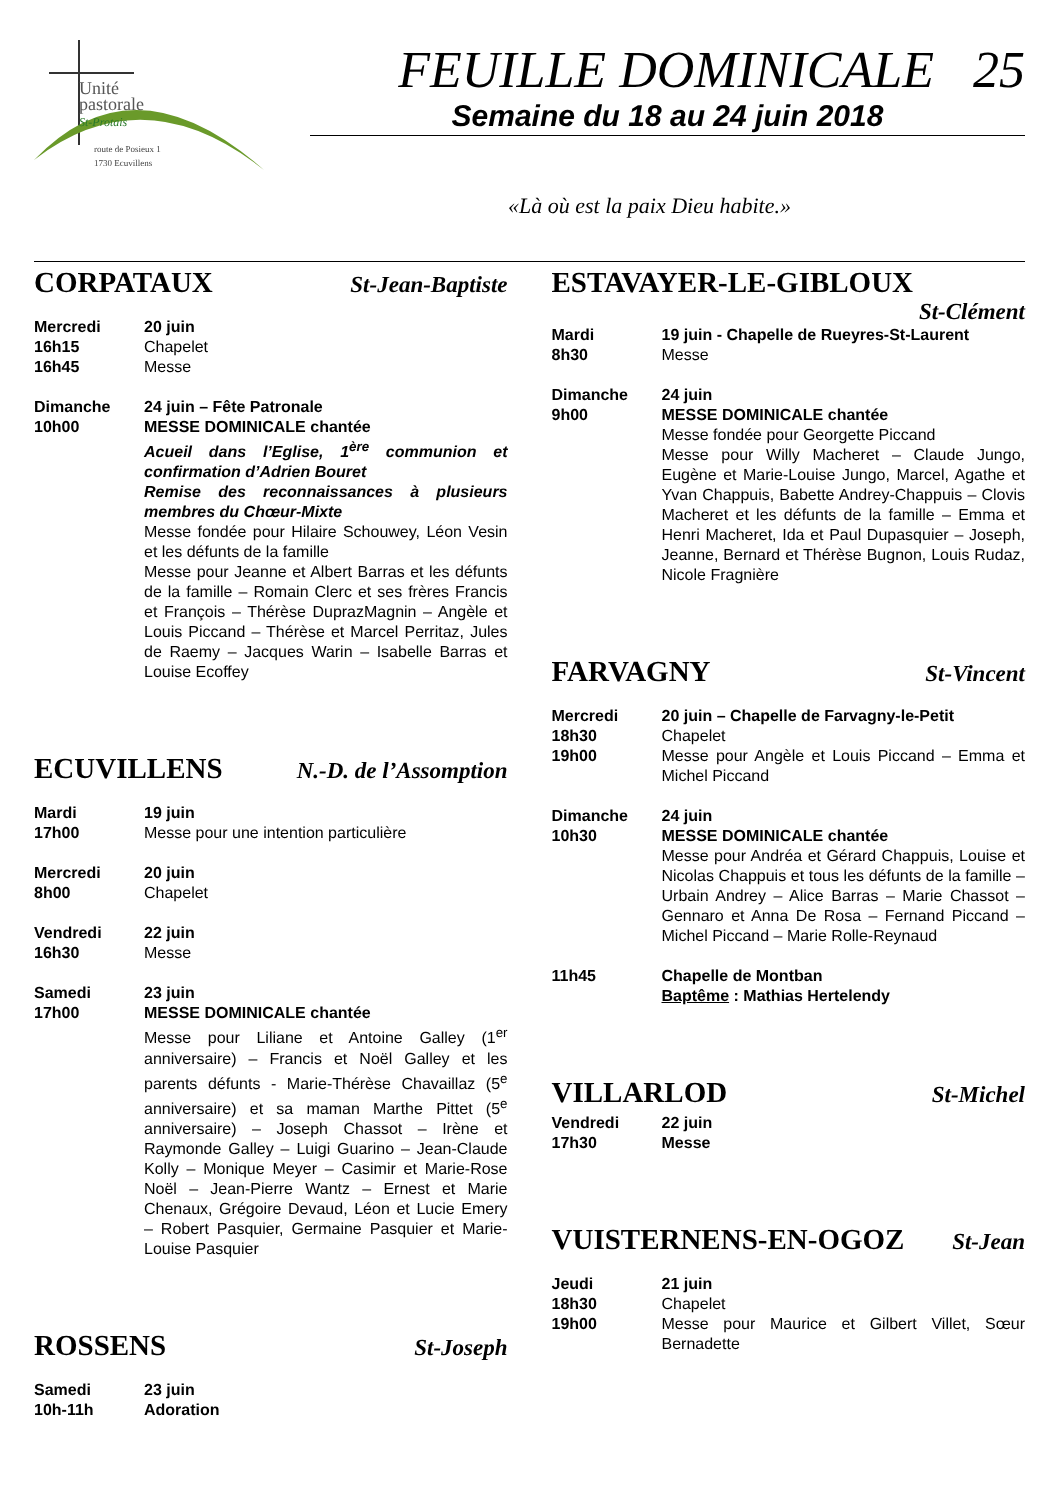Unité
pastorale
St-Protais
route de Posieux 1
1730 Ecuvillens
FEUILLE DOMINICALE 25
Semaine du 18 au 24 juin 2018
«Là où est la paix Dieu habite.»
CORPATAUX St-Jean-Baptiste
Mercredi
16h15
16h45
20 juin
Chapelet
Messe
Dimanche
10h00
24 juin – Fête Patronale
MESSE DOMINICALE chantée
Acueil dans l’Eglise, 1<sup>ère</sup> communion et confirmation d’Adrien Bouret
Remise des reconnaissances à plusieurs membres du Chœur-Mixte
Messe fondée pour Hilaire Schouwey, Léon Vesin et les défunts de la famille
Messe pour Jeanne et Albert Barras et les défunts de la famille – Romain Clerc et ses frères Francis et François – Thérèse DuprazMagnin – Angèle et Louis Piccand – Thérèse et Marcel Perritaz, Jules de Raemy – Jacques Warin – Isabelle Barras et Louise Ecoffey
ECUVILLENS N.-D. de l’Assomption
Mardi
17h00
19 juin
Messe pour une intention particulière
Mercredi
8h00
20 juin
Chapelet
Vendredi
16h30
22 juin
Messe
Samedi
17h00
23 juin
MESSE DOMINICALE chantée
Messe pour Liliane et Antoine Galley (1<sup>er</sup> anniversaire) – Francis et Noël Galley et les parents défunts - Marie-Thérèse Chavaillaz (5<sup>e</sup> anniversaire) et sa maman Marthe Pittet (5<sup>e</sup> anniversaire) – Joseph Chassot – Irène et Raymonde Galley – Luigi Guarino – Jean-Claude Kolly – Monique Meyer – Casimir et Marie-Rose Noël – Jean-Pierre Wantz – Ernest et Marie Chenaux, Grégoire Devaud, Léon et Lucie Emery – Robert Pasquier, Germaine Pasquier et Marie-Louise Pasquier
ROSSENS St-Joseph
Samedi
10h-11h
23 juin
Adoration
ESTAVAYER-LE-GIBLOUX
St-Clément
Mardi
8h30
19 juin - Chapelle de Rueyres-St-Laurent
Messe
Dimanche
9h00
24 juin
MESSE DOMINICALE chantée
Messe fondée pour Georgette Piccand
Messe pour Willy Macheret – Claude Jungo, Eugène et Marie-Louise Jungo, Marcel, Agathe et Yvan Chappuis, Babette Andrey-Chappuis – Clovis Macheret et les défunts de la famille – Emma et Henri Macheret, Ida et Paul Dupasquier – Joseph, Jeanne, Bernard et Thérèse Bugnon, Louis Rudaz, Nicole Fragnière
FARVAGNY St-Vincent
Mercredi
18h30
19h00
20 juin – Chapelle de Farvagny-le-Petit
Chapelet
Messe pour Angèle et Louis Piccand – Emma et Michel Piccand
Dimanche
10h30
24 juin
MESSE DOMINICALE chantée
Messe pour Andréa et Gérard Chappuis, Louise et Nicolas Chappuis et tous les défunts de la famille – Urbain Andrey – Alice Barras – Marie Chassot – Gennaro et Anna De Rosa – Fernand Piccand – Michel Piccand – Marie Rolle-Reynaud
11h45 Chapelle de Montban
Baptême : Mathias Hertelendy
VILLARLOD St-Michel
Vendredi
17h30
22 juin
Messe
VUISTERNENS-EN-OGOZ St-Jean
Jeudi
18h30
19h00
21 juin
Chapelet
Messe pour Maurice et Gilbert Villet, Sœur Bernadette